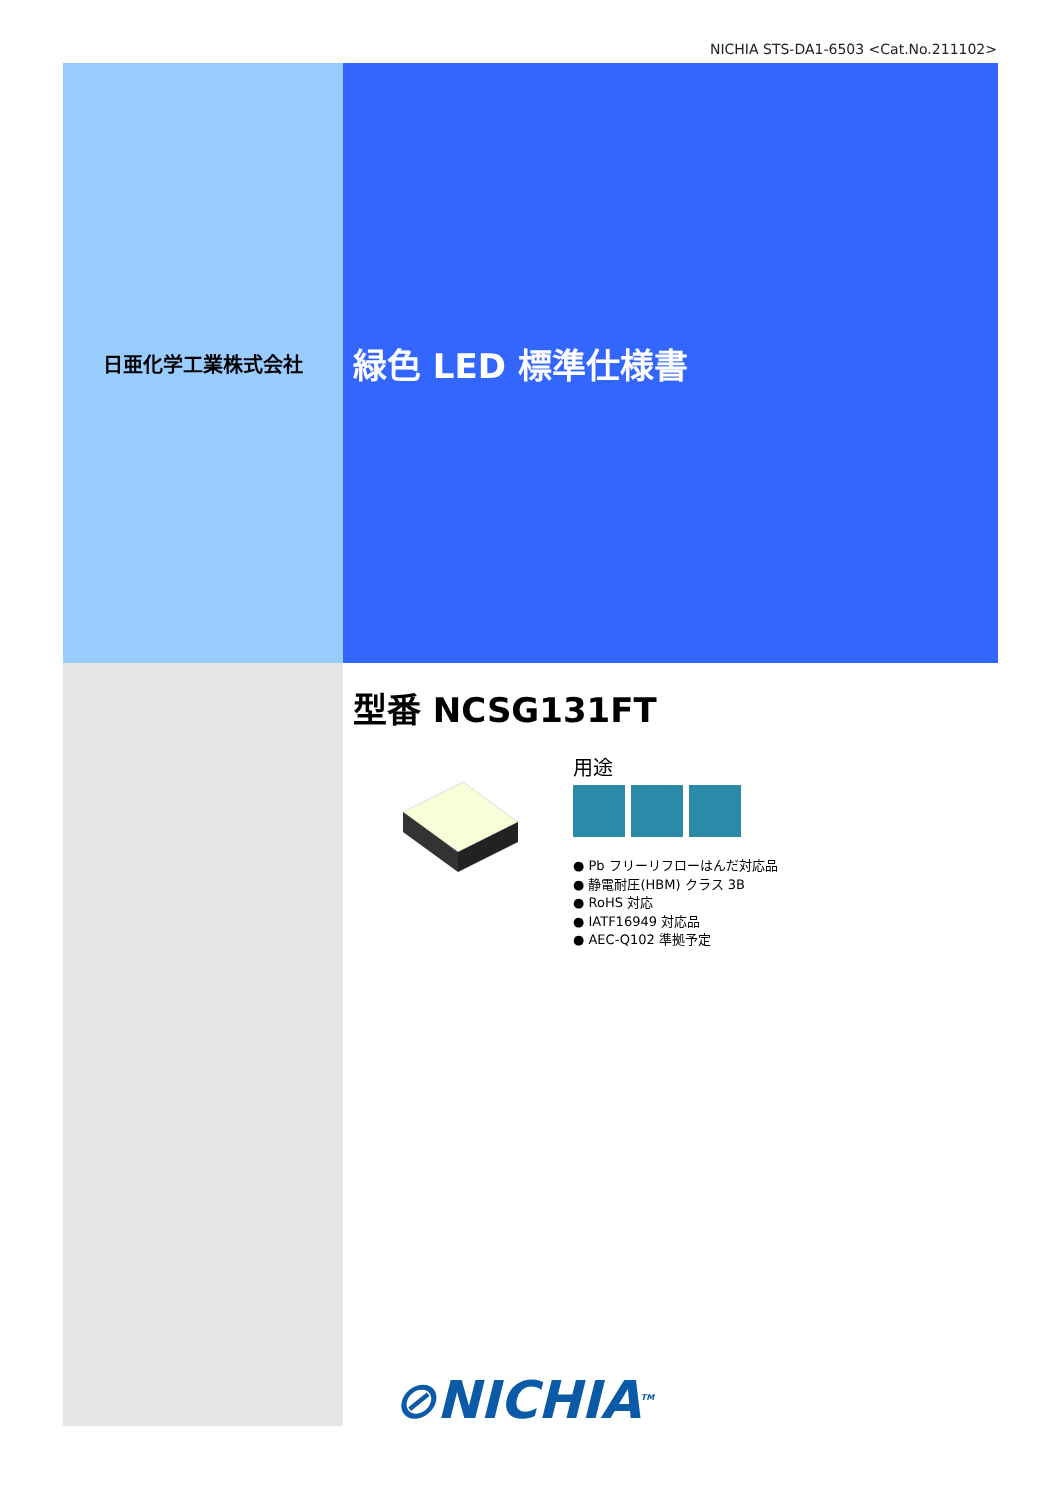NICHIA STS-DA1-6503 <Cat.No.211102>
日亜化学工業株式会社
緑色 LED 標準仕様書
型番 NCSG131FT
用途
● Pb フリーリフローはんだ対応品
● 静電耐圧(HBM) クラス 3B
● RoHS 対応
● IATF16949 対応品
● AEC-Q102 準拠予定
⊘NICHIA<sup>TM</sup>